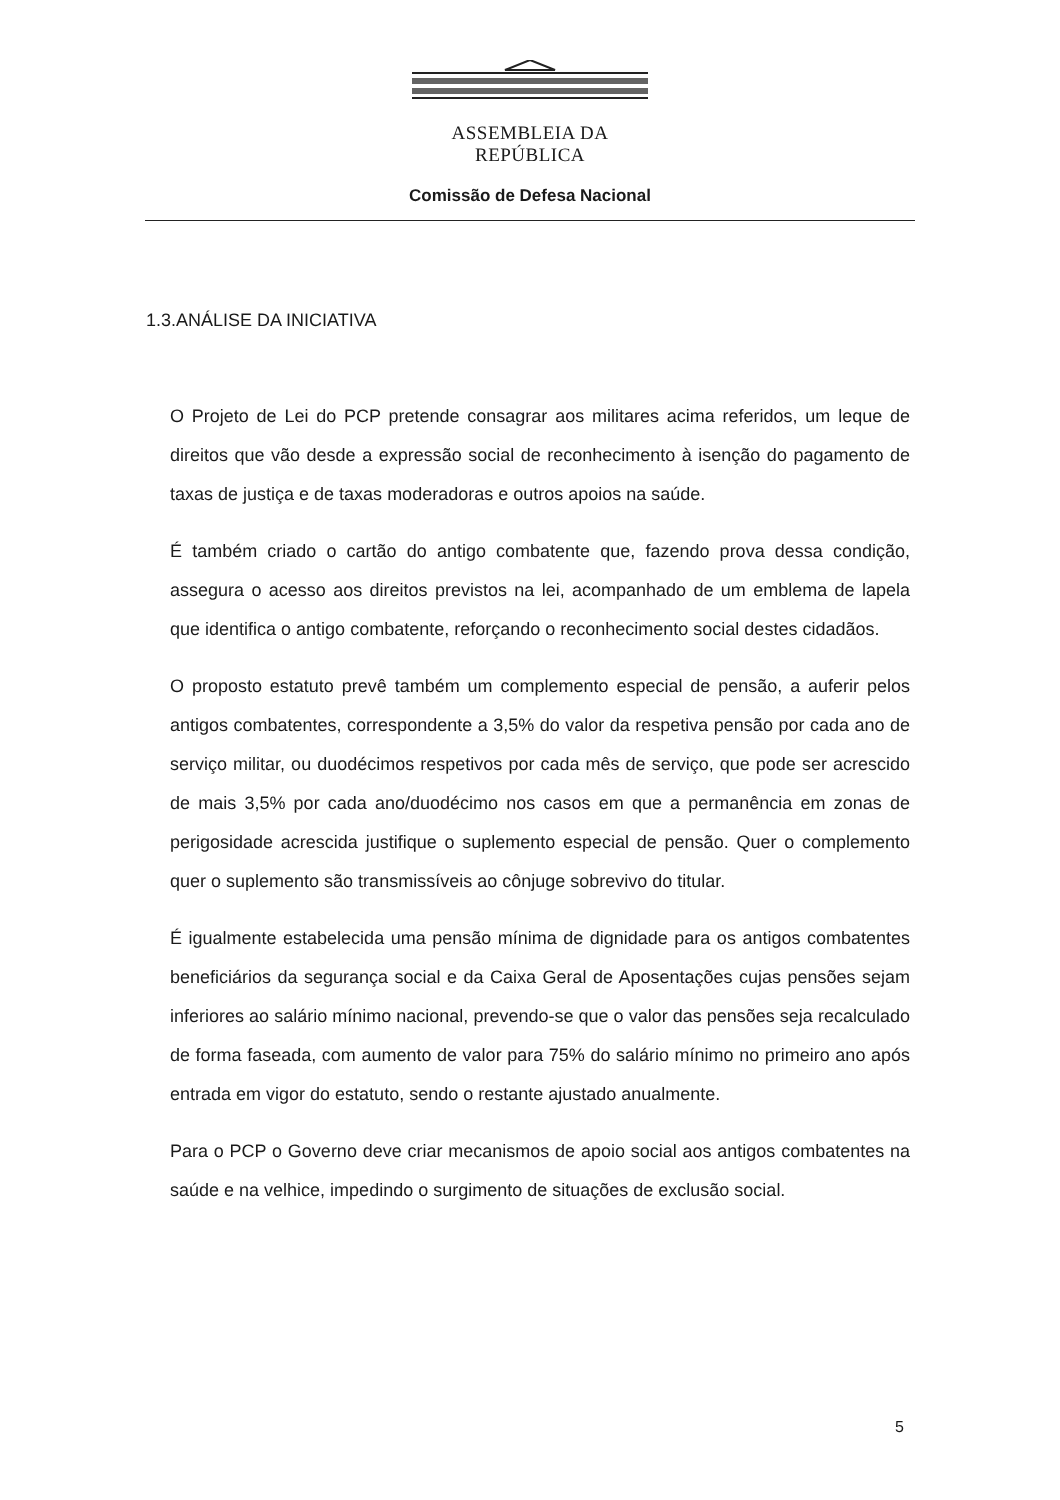ASSEMBLEIA DA REPÚBLICA
Comissão de Defesa Nacional
1.3.ANÁLISE DA INICIATIVA
O Projeto de Lei do PCP pretende consagrar aos militares acima referidos, um leque de direitos que vão desde a expressão social de reconhecimento à isenção do pagamento de taxas de justiça e de taxas moderadoras e outros apoios na saúde.
É também criado o cartão do antigo combatente que, fazendo prova dessa condição, assegura o acesso aos direitos previstos na lei, acompanhado de um emblema de lapela que identifica o antigo combatente, reforçando o reconhecimento social destes cidadãos.
O proposto estatuto prevê também um complemento especial de pensão, a auferir pelos antigos combatentes, correspondente a 3,5% do valor da respetiva pensão por cada ano de serviço militar, ou duodécimos respetivos por cada mês de serviço, que pode ser acrescido de mais 3,5% por cada ano/duodécimo nos casos em que a permanência em zonas de perigosidade acrescida justifique o suplemento especial de pensão. Quer o complemento quer o suplemento são transmissíveis ao cônjuge sobrevivo do titular.
É igualmente estabelecida uma pensão mínima de dignidade para os antigos combatentes beneficiários da segurança social e da Caixa Geral de Aposentações cujas pensões sejam inferiores ao salário mínimo nacional, prevendo-se que o valor das pensões seja recalculado de forma faseada, com aumento de valor para 75% do salário mínimo no primeiro ano após entrada em vigor do estatuto, sendo o restante ajustado anualmente.
Para o PCP o Governo deve criar mecanismos de apoio social aos antigos combatentes na saúde e na velhice, impedindo o surgimento de situações de exclusão social.
5